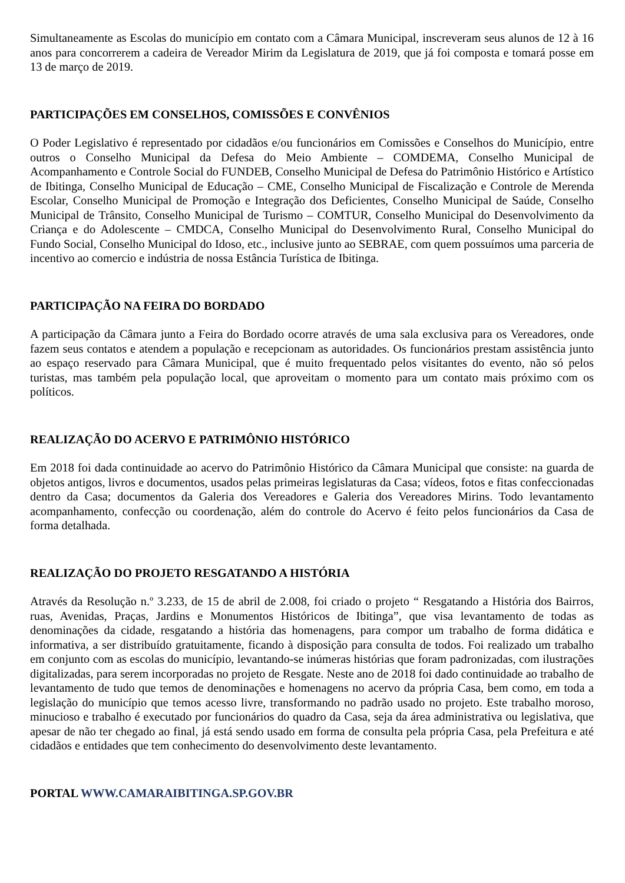Simultaneamente as Escolas do município em contato com a Câmara Municipal, inscreveram seus alunos de 12 à 16 anos para concorrerem a cadeira de Vereador Mirim da Legislatura de 2019, que já foi composta e tomará posse em 13 de março de 2019.
PARTICIPAÇÕES EM CONSELHOS, COMISSÕES E CONVÊNIOS
O Poder Legislativo é representado por cidadãos e/ou funcionários em Comissões e Conselhos do Município, entre outros o Conselho Municipal da Defesa do Meio Ambiente – COMDEMA, Conselho Municipal de Acompanhamento e Controle Social do FUNDEB, Conselho Municipal de Defesa do Patrimônio Histórico e Artístico de Ibitinga, Conselho Municipal de Educação – CME, Conselho Municipal de Fiscalização e Controle de Merenda Escolar, Conselho Municipal de Promoção e Integração dos Deficientes, Conselho Municipal de Saúde, Conselho Municipal de Trânsito, Conselho Municipal de Turismo – COMTUR, Conselho Municipal do Desenvolvimento da Criança e do Adolescente – CMDCA, Conselho Municipal do Desenvolvimento Rural, Conselho Municipal do Fundo Social, Conselho Municipal do Idoso, etc., inclusive junto ao SEBRAE, com quem possuímos uma parceria de incentivo ao comercio e indústria de nossa Estância Turística de Ibitinga.
PARTICIPAÇÃO NA FEIRA DO BORDADO
A participação da Câmara junto a Feira do Bordado ocorre através de uma sala exclusiva para os Vereadores, onde fazem seus contatos e atendem a população e recepcionam as autoridades. Os funcionários prestam assistência junto ao espaço reservado para Câmara Municipal, que é muito frequentado pelos visitantes do evento, não só pelos turistas, mas também pela população local, que aproveitam o momento para um contato mais próximo com os políticos.
REALIZAÇÃO DO ACERVO E PATRIMÔNIO HISTÓRICO
Em 2018 foi dada continuidade ao acervo do Patrimônio Histórico da Câmara Municipal que consiste: na guarda de objetos antigos, livros e documentos, usados pelas primeiras legislaturas da Casa; vídeos, fotos e fitas confeccionadas dentro da Casa; documentos da Galeria dos Vereadores e Galeria dos Vereadores Mirins. Todo levantamento acompanhamento, confecção ou coordenação, além do controle do Acervo é feito pelos funcionários da Casa de forma detalhada.
REALIZAÇÃO DO PROJETO RESGATANDO A HISTÓRIA
Através da Resolução n.º 3.233, de 15 de abril de 2.008, foi criado o projeto “ Resgatando a História dos Bairros, ruas, Avenidas, Praças, Jardins e Monumentos Históricos de Ibitinga”, que visa levantamento de todas as denominações da cidade, resgatando a história das homenagens, para compor um trabalho de forma didática e informativa, a ser distribuído gratuitamente, ficando à disposição para consulta de todos. Foi realizado um trabalho em conjunto com as escolas do município, levantando-se inúmeras histórias que foram padronizadas, com ilustrações digitalizadas, para serem incorporadas no projeto de Resgate. Neste ano de 2018 foi dado continuidade ao trabalho de levantamento de tudo que temos de denominações e homenagens no acervo da própria Casa, bem como, em toda a legislação do município que temos acesso livre, transformando no padrão usado no projeto. Este trabalho moroso, minucioso e trabalho é executado por funcionários do quadro da Casa, seja da área administrativa ou legislativa, que apesar de não ter chegado ao final, já está sendo usado em forma de consulta pela própria Casa, pela Prefeitura e até cidadãos e entidades que tem conhecimento do desenvolvimento deste levantamento.
PORTAL WWW.CAMARAIBITINGA.SP.GOV.BR